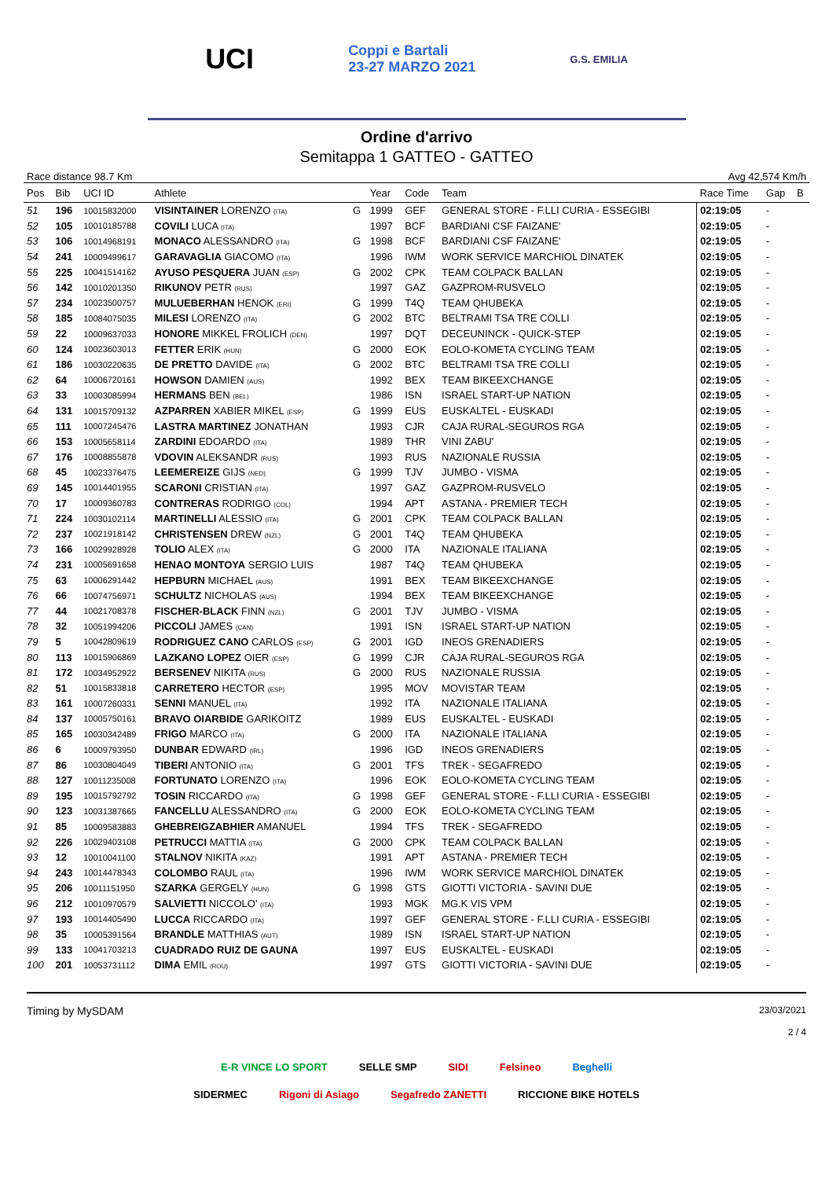UCI Coppi e Bartali
23-27 MARZO 2021 G.S. EMILIA
Ordine d'arrivo
Semitappa 1 GATTEO - GATTEO
Race distance 98.7 Km Avg 42,574 Km/h
| Pos | Bib | UCI ID | Athlete | | Year | Code | Team | Race Time | Gap | B |
| --- | --- | --- | --- | --- | --- | --- | --- | --- | --- | --- |
| 51 | 196 | 10015832000 | VISINTAINER LORENZO (ITA) | G | 1999 | GEF | GENERAL STORE - F.LLI CURIA - ESSEGIBI | 02:19:05 | - | |
| 52 | 105 | 10010185788 | COVILI LUCA (ITA) | | 1997 | BCF | BARDIANI CSF FAIZANE' | 02:19:05 | - | |
| 53 | 106 | 10014968191 | MONACO ALESSANDRO (ITA) | G | 1998 | BCF | BARDIANI CSF FAIZANE' | 02:19:05 | - | |
| 54 | 241 | 10009499617 | GARAVAGLIA GIACOMO (ITA) | | 1996 | IWM | WORK SERVICE MARCHIOL DINATEK | 02:19:05 | - | |
| 55 | 225 | 10041514162 | AYUSO PESQUERA JUAN (ESP) | G | 2002 | CPK | TEAM COLPACK BALLAN | 02:19:05 | - | |
| 56 | 142 | 10010201350 | RIKUNOV PETR (RUS) | | 1997 | GAZ | GAZPROM-RUSVELO | 02:19:05 | - | |
| 57 | 234 | 10023500757 | MULUEBERHAN HENOK (ERI) | G | 1999 | T4Q | TEAM QHUBEKA | 02:19:05 | - | |
| 58 | 185 | 10084075035 | MILESI LORENZO (ITA) | G | 2002 | BTC | BELTRAMI TSA TRE COLLI | 02:19:05 | - | |
| 59 | 22 | 10009637033 | HONORE MIKKEL FROLICH (DEN) | | 1997 | DQT | DECEUNINCK - QUICK-STEP | 02:19:05 | - | |
| 60 | 124 | 10023603013 | FETTER ERIK (HUN) | G | 2000 | EOK | EOLO-KOMETA CYCLING TEAM | 02:19:05 | - | |
| 61 | 186 | 10030220635 | DE PRETTO DAVIDE (ITA) | G | 2002 | BTC | BELTRAMI TSA TRE COLLI | 02:19:05 | - | |
| 62 | 64 | 10006720161 | HOWSON DAMIEN (AUS) | | 1992 | BEX | TEAM BIKEEXCHANGE | 02:19:05 | - | |
| 63 | 33 | 10003085994 | HERMANS BEN (BEL) | | 1986 | ISN | ISRAEL START-UP NATION | 02:19:05 | - | |
| 64 | 131 | 10015709132 | AZPARREN XABIER MIKEL (ESP) | G | 1999 | EUS | EUSKALTEL - EUSKADI | 02:19:05 | - | |
| 65 | 111 | 10007245476 | LASTRA MARTINEZ JONATHAN | | 1993 | CJR | CAJA RURAL-SEGUROS RGA | 02:19:05 | - | |
| 66 | 153 | 10005658114 | ZARDINI EDOARDO (ITA) | | 1989 | THR | VINI ZABU' | 02:19:05 | - | |
| 67 | 176 | 10008855878 | VDOVIN ALEKSANDR (RUS) | | 1993 | RUS | NAZIONALE RUSSIA | 02:19:05 | - | |
| 68 | 45 | 10023376475 | LEEMEREIZE GIJS (NED) | G | 1999 | TJV | JUMBO - VISMA | 02:19:05 | - | |
| 69 | 145 | 10014401955 | SCARONI CRISTIAN (ITA) | | 1997 | GAZ | GAZPROM-RUSVELO | 02:19:05 | - | |
| 70 | 17 | 10009360783 | CONTRERAS RODRIGO (COL) | | 1994 | APT | ASTANA - PREMIER TECH | 02:19:05 | - | |
| 71 | 224 | 10030102114 | MARTINELLI ALESSIO (ITA) | G | 2001 | CPK | TEAM COLPACK BALLAN | 02:19:05 | - | |
| 72 | 237 | 10021918142 | CHRISTENSEN DREW (NZL) | G | 2001 | T4Q | TEAM QHUBEKA | 02:19:05 | - | |
| 73 | 166 | 10029928928 | TOLIO ALEX (ITA) | G | 2000 | ITA | NAZIONALE ITALIANA | 02:19:05 | - | |
| 74 | 231 | 10005691658 | HENAO MONTOYA SERGIO LUIS | | 1987 | T4Q | TEAM QHUBEKA | 02:19:05 | - | |
| 75 | 63 | 10006291442 | HEPBURN MICHAEL (AUS) | | 1991 | BEX | TEAM BIKEEXCHANGE | 02:19:05 | - | |
| 76 | 66 | 10074756971 | SCHULTZ NICHOLAS (AUS) | | 1994 | BEX | TEAM BIKEEXCHANGE | 02:19:05 | - | |
| 77 | 44 | 10021708378 | FISCHER-BLACK FINN (NZL) | G | 2001 | TJV | JUMBO - VISMA | 02:19:05 | - | |
| 78 | 32 | 10051994206 | PICCOLI JAMES (CAN) | | 1991 | ISN | ISRAEL START-UP NATION | 02:19:05 | - | |
| 79 | 5 | 10042809619 | RODRIGUEZ CANO CARLOS (ESP) | G | 2001 | IGD | INEOS GRENADIERS | 02:19:05 | - | |
| 80 | 113 | 10015906869 | LAZKANO LOPEZ OIER (ESP) | G | 1999 | CJR | CAJA RURAL-SEGUROS RGA | 02:19:05 | - | |
| 81 | 172 | 10034952922 | BERSENEV NIKITA (RUS) | G | 2000 | RUS | NAZIONALE RUSSIA | 02:19:05 | - | |
| 82 | 51 | 10015833818 | CARRETERO HECTOR (ESP) | | 1995 | MOV | MOVISTAR TEAM | 02:19:05 | - | |
| 83 | 161 | 10007260331 | SENNI MANUEL (ITA) | | 1992 | ITA | NAZIONALE ITALIANA | 02:19:05 | - | |
| 84 | 137 | 10005750161 | BRAVO OIARBIDE GARIKOITZ | | 1989 | EUS | EUSKALTEL - EUSKADI | 02:19:05 | - | |
| 85 | 165 | 10030342489 | FRIGO MARCO (ITA) | G | 2000 | ITA | NAZIONALE ITALIANA | 02:19:05 | - | |
| 86 | 6 | 10009793950 | DUNBAR EDWARD (IRL) | | 1996 | IGD | INEOS GRENADIERS | 02:19:05 | - | |
| 87 | 86 | 10030804049 | TIBERI ANTONIO (ITA) | G | 2001 | TFS | TREK - SEGAFREDO | 02:19:05 | - | |
| 88 | 127 | 10011235008 | FORTUNATO LORENZO (ITA) | | 1996 | EOK | EOLO-KOMETA CYCLING TEAM | 02:19:05 | - | |
| 89 | 195 | 10015792792 | TOSIN RICCARDO (ITA) | G | 1998 | GEF | GENERAL STORE - F.LLI CURIA - ESSEGIBI | 02:19:05 | - | |
| 90 | 123 | 10031387665 | FANCELLU ALESSANDRO (ITA) | G | 2000 | EOK | EOLO-KOMETA CYCLING TEAM | 02:19:05 | - | |
| 91 | 85 | 10009583883 | GHEBREIGZABHIER AMANUEL | | 1994 | TFS | TREK - SEGAFREDO | 02:19:05 | - | |
| 92 | 226 | 10029403108 | PETRUCCI MATTIA (ITA) | G | 2000 | CPK | TEAM COLPACK BALLAN | 02:19:05 | - | |
| 93 | 12 | 10010041100 | STALNOV NIKITA (KAZ) | | 1991 | APT | ASTANA - PREMIER TECH | 02:19:05 | - | |
| 94 | 243 | 10014478343 | COLOMBO RAUL (ITA) | | 1996 | IWM | WORK SERVICE MARCHIOL DINATEK | 02:19:05 | - | |
| 95 | 206 | 10011151950 | SZARKA GERGELY (HUN) | G | 1998 | GTS | GIOTTI VICTORIA - SAVINI DUE | 02:19:05 | - | |
| 96 | 212 | 10010970579 | SALVIETTI NICCOLO' (ITA) | | 1993 | MGK | MG.K VIS VPM | 02:19:05 | - | |
| 97 | 193 | 10014405490 | LUCCA RICCARDO (ITA) | | 1997 | GEF | GENERAL STORE - F.LLI CURIA - ESSEGIBI | 02:19:05 | - | |
| 98 | 35 | 10005391564 | BRANDLE MATTHIAS (AUT) | | 1989 | ISN | ISRAEL START-UP NATION | 02:19:05 | - | |
| 99 | 133 | 10041703213 | CUADRADO RUIZ DE GAUNA | | 1997 | EUS | EUSKALTEL - EUSKADI | 02:19:05 | - | |
| 100 | 201 | 10053731112 | DIMA EMIL (ROU) | | 1997 | GTS | GIOTTI VICTORIA - SAVINI DUE | 02:19:05 | - | |
Timing by MySDAM 23/03/2021
2 / 4
E-R VINCE LO SPORT SELLE SMP SIDI Felsineo Beghelli
SIDERMEC Rigoni di Asiago Segafredo ZANETTI RICCIONE BIKE HOTELS